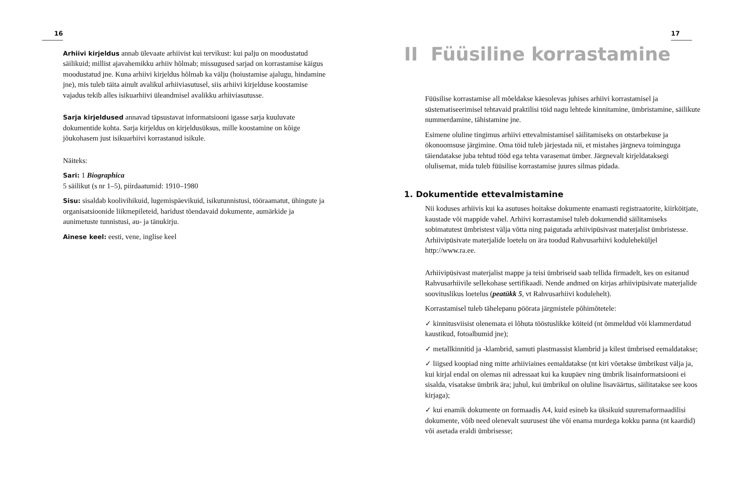16
Arhiivi kirjeldus annab ülevaate arhiivist kui tervikust: kui palju on moodustatud säilikuid; millist ajavahemikku arhiiv hõlmab; missugused sarjad on korrastamise käigus moodustatud jne. Kuna arhiivi kirjeldus hõlmab ka välju (hoiustamise ajalugu, hindamine jne), mis tuleb täita ainult avalikul arhiiviasutusel, siis arhiivi kirjelduse koostamise vajadus tekib alles isikuarhiivi üleandmisel avalikku arhiiviasutusse.
Sarja kirjeldused annavad täpsustavat informatsiooni igasse sarja kuuluvate dokumentide kohta. Sarja kirjeldus on kirjeldusüksus, mille koostamine on kõige jõukohasem just isikuarhiivi korrastanud isikule.
Näiteks:
Sari: 1 Biographica
5 säilikut (s nr 1–5), piirdaatumid: 1910–1980
Sisu: sisaldab koolivihikuid, lugemispäevikuid, isikutunnistusi, tööraamatut, ühingute ja organisatsioonide liikmepileteid, haridust tõendavaid dokumente, aumärkide ja aunimetuste tunnistusi, au- ja tänukirju.
Ainese keel: eesti, vene, inglise keel
17
II Füüsiline korrastamine
Füüsilise korrastamise all mõeldakse käesolevas juhises arhiivi korrastamisel ja süstematiseerimisel tehtavaid praktilisi töid nagu lehtede kinnitamine, ümbristamine, säilikute nummerdamine, tähistamine jne.
Esimene oluline tingimus arhiivi ettevalmistamisel säilitamiseks on otstarbekuse ja ökonoomsuse järgimine. Oma töid tuleb järjestada nii, et mistahes järgneva toiminguga täiendatakse juba tehtud tööd ega tehta varasemat ümber. Järgnevalt kirjeldataksegi olulisemat, mida tuleb füüsilise korrastamise juures silmas pidada.
1. Dokumentide ettevalmistamine
Nii koduses arhiivis kui ka asutuses hoitakse dokumente enamasti registraatorite, kiirköitjate, kaustade või mappide vahel. Arhiivi korrastamisel tuleb dokumendid säilitamiseks sobimatutest ümbristest välja võtta ning paigutada arhiivipüsivast materjalist ümbristesse. Arhiivipüsivate materjalide loetelu on ära toodud Rahvusarhiivi koduleheküljel http://www.ra.ee.
Arhiivipüsivast materjalist mappe ja teisi ümbriseid saab tellida firmadelt, kes on esitanud Rahvusarhiivile sellekohase sertifikaadi. Nende andmed on kirjas arhiivipüsivate materjalide soovituslikus loetelus (peatükk 5, vt Rahvusarhiivi kodulehelt).
Korrastamisel tuleb tähelepanu pöörata järgmistele põhimõtetele:
✓ kinnitusviisist olenemata ei lõhuta tööstuslikke köiteid (nt õmmeldud või klammerdatud kaustikud, fotoalbumid jne);
✓ metallkinnitid ja -klambrid, samuti plastmassist klambrid ja kilest ümbrised eemaldatakse;
✓ liigsed koopiad ning mitte arhiiviaines eemaldatakse (nt kiri võetakse ümbrikust välja ja, kui kirjal endal on olemas nii adressaat kui ka kuupäev ning ümbrik lisainformatsiooni ei sisalda, visatakse ümbrik ära; juhul, kui ümbrikul on oluline lisaväärtus, säilitatakse see koos kirjaga);
✓ kui enamik dokumente on formaadis A4, kuid esineb ka üksikuid suuremaformaadilisi dokumente, võib need olenevalt suurusest ühe või enama murdega kokku panna (nt kaardid) või asetada eraldi ümbrisesse;